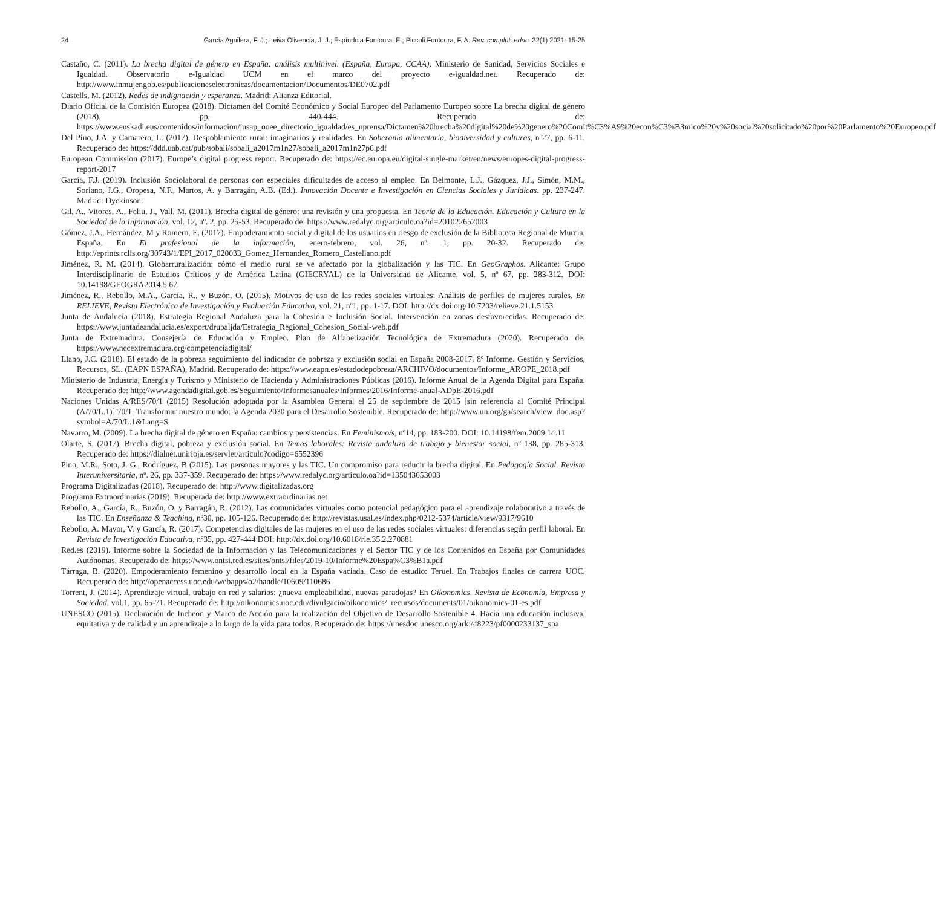24 García Aguilera, F. J.; Leiva Olivencia, J. J.; Espíndola Fontoura, E.; Piccoli Fontoura, F. A. Rev. complut. educ. 32(1) 2021: 15-25
Castaño, C. (2011). La brecha digital de género en España: análisis multinivel. (España, Europa, CCAA). Ministerio de Sanidad, Servicios Sociales e Igualdad. Observatorio e-Igualdad UCM en el marco del proyecto e-igualdad.net. Recuperado de: http://www.inmujer.gob.es/publicacioneselectronicas/documentacion/Documentos/DE0702.pdf
Castells, M. (2012). Redes de indignación y esperanza. Madrid: Alianza Editorial.
Diario Oficial de la Comisión Europea (2018). Dictamen del Comité Económico y Social Europeo del Parlamento Europeo sobre La brecha digital de género (2018). pp. 440-444. Recuperado de: https://www.euskadi.eus/contenidos/informacion/jusap_ooee_directorio_igualdad/es_nprensa/Dictamen%20brecha%20digital%20de%20genero%20Comit%C3%A9%20econ%C3%B3mico%20y%20social%20solicitado%20por%20Parlamento%20Europeo.pdf
Del Pino, J.A. y Camarero, L. (2017). Despoblamiento rural: imaginarios y realidades. En Soberanía alimentaria, biodiversidad y culturas, nº27, pp. 6-11. Recuperado de: https://ddd.uab.cat/pub/sobali/sobali_a2017m1n27/sobali_a2017m1n27p6.pdf
European Commission (2017). Europe’s digital progress report. Recuperado de: https://ec.europa.eu/digital-single-market/en/news/europes-digital-progress-report-2017
García, F.J. (2019). Inclusión Sociolaboral de personas con especiales dificultades de acceso al empleo. En Belmonte, L.J., Gázquez, J.J., Simón, M.M., Soriano, J.G., Oropesa, N.F., Martos, A. y Barragán, A.B. (Ed.). Innovación Docente e Investigación en Ciencias Sociales y Jurídicas. pp. 237-247. Madrid: Dyckinson.
Gil, A., Vitores, A., Feliu, J., Vall, M. (2011). Brecha digital de género: una revisión y una propuesta. En Teoría de la Educación. Educación y Cultura en la Sociedad de la Información, vol. 12, nº. 2, pp. 25-53. Recuperado de: https://www.redalyc.org/articulo.oa?id=201022652003
Gómez, J.A., Hernández, M y Romero, E. (2017). Empoderamiento social y digital de los usuarios en riesgo de exclusión de la Biblioteca Regional de Murcia, España. En El profesional de la información, enero-febrero, vol. 26, nº. 1, pp. 20-32. Recuperado de: http://eprints.rclis.org/30743/1/EPI_2017_020033_Gomez_Hernandez_Romero_Castellano.pdf
Jiménez, R. M. (2014). Globarruralización: cómo el medio rural se ve afectado por la globalización y las TIC. En GeoGraphos. Alicante: Grupo Interdisciplinario de Estudios Críticos y de América Latina (GIECRYAL) de la Universidad de Alicante, vol. 5, nº 67, pp. 283-312. DOI: 10.14198/GEOGRA2014.5.67.
Jiménez, R., Rebollo, M.A., García, R., y Buzón, O. (2015). Motivos de uso de las redes sociales virtuales: Análisis de perfiles de mujeres rurales. En RELIEVE, Revista Electrónica de Investigación y Evaluación Educativa, vol. 21, nº1, pp. 1-17. DOI: http://dx.doi.org/10.7203/relieve.21.1.5153
Junta de Andalucía (2018). Estrategia Regional Andaluza para la Cohesión e Inclusión Social. Intervención en zonas desfavorecidas. Recuperado de: https://www.juntadeandalucia.es/export/drupaljda/Estrategia_Regional_Cohesion_Social-web.pdf
Junta de Extremadura. Consejería de Educación y Empleo. Plan de Alfabetización Tecnológica de Extremadura (2020). Recuperado de: https://www.nccextremadura.org/competenciadigital/
Llano, J.C. (2018). El estado de la pobreza seguimiento del indicador de pobreza y exclusión social en España 2008-2017. 8º Informe. Gestión y Servicios, Recursos, SL. (EAPN ESPAÑA), Madrid. Recuperado de: https://www.eapn.es/estadodepobreza/ARCHIVO/documentos/Informe_AROPE_2018.pdf
Ministerio de Industria, Energía y Turismo y Ministerio de Hacienda y Administraciones Públicas (2016). Informe Anual de la Agenda Digital para España. Recuperado de: http://www.agendadigital.gob.es/Seguimiento/Informesanuales/Informes/2016/Informe-anual-ADpE-2016.pdf
Naciones Unidas A/RES/70/1 (2015) Resolución adoptada por la Asamblea General el 25 de septiembre de 2015 [sin referencia al Comité Principal (A/70/L.1)] 70/1. Transformar nuestro mundo: la Agenda 2030 para el Desarrollo Sostenible. Recuperado de: http://www.un.org/ga/search/view_doc.asp?symbol=A/70/L.1&Lang=S
Navarro, M. (2009). La brecha digital de género en España: cambios y persistencias. En Feminismo/s, nº14, pp. 183-200. DOI: 10.14198/fem.2009.14.11
Olarte, S. (2017). Brecha digital, pobreza y exclusión social. En Temas laborales: Revista andaluza de trabajo y bienestar social, nº 138, pp. 285-313. Recuperado de: https://dialnet.unirioja.es/servlet/articulo?codigo=6552396
Pino, M.R., Soto, J. G., Rodríguez, B (2015). Las personas mayores y las TIC. Un compromiso para reducir la brecha digital. En Pedagogía Social. Revista Interuniversitaria, nº. 26, pp. 337-359. Recuperado de: https://www.redalyc.org/articulo.oa?id=135043653003
Programa Digitalizadas (2018). Recuperado de: http://www.digitalizadas.org
Programa Extraordinarias (2019). Recuperada de: http://www.extraordinarias.net
Rebollo, A., García, R., Buzón, O. y Barragán, R. (2012). Las comunidades virtuales como potencial pedagógico para el aprendizaje colaborativo a través de las TIC. En Enseñanza & Teaching, nº30, pp. 105-126. Recuperado de: http://revistas.usal.es/index.php/0212-5374/article/view/9317/9610
Rebollo, A. Mayor, V. y García, R. (2017). Competencias digitales de las mujeres en el uso de las redes sociales virtuales: diferencias según perfil laboral. En Revista de Investigación Educativa, nº35, pp. 427-444 DOI: http://dx.doi.org/10.6018/rie.35.2.270881
Red.es (2019). Informe sobre la Sociedad de la Información y las Telecomunicaciones y el Sector TIC y de los Contenidos en España por Comunidades Autónomas. Recuperado de: https://www.ontsi.red.es/sites/ontsi/files/2019-10/Informe%20Espa%C3%B1a.pdf
Tárraga, B. (2020). Empoderamiento femenino y desarrollo local en la España vaciada. Caso de estudio: Teruel. En Trabajos finales de carrera UOC. Recuperado de: http://openaccess.uoc.edu/webapps/o2/handle/10609/110686
Torrent, J. (2014). Aprendizaje virtual, trabajo en red y salarios: ¿nueva empleabilidad, nuevas paradojas? En Oikonomics. Revista de Economía, Empresa y Sociedad, vol.1, pp. 65-71. Recuperado de: http://oikonomics.uoc.edu/divulgacio/oikonomics/_recursos/documents/01/oikonomics-01-es.pdf
UNESCO (2015). Declaración de Incheon y Marco de Acción para la realización del Objetivo de Desarrollo Sostenible 4. Hacia una educación inclusiva, equitativa y de calidad y un aprendizaje a lo largo de la vida para todos. Recuperado de: https://unesdoc.unesco.org/ark:/48223/pf0000233137_spa